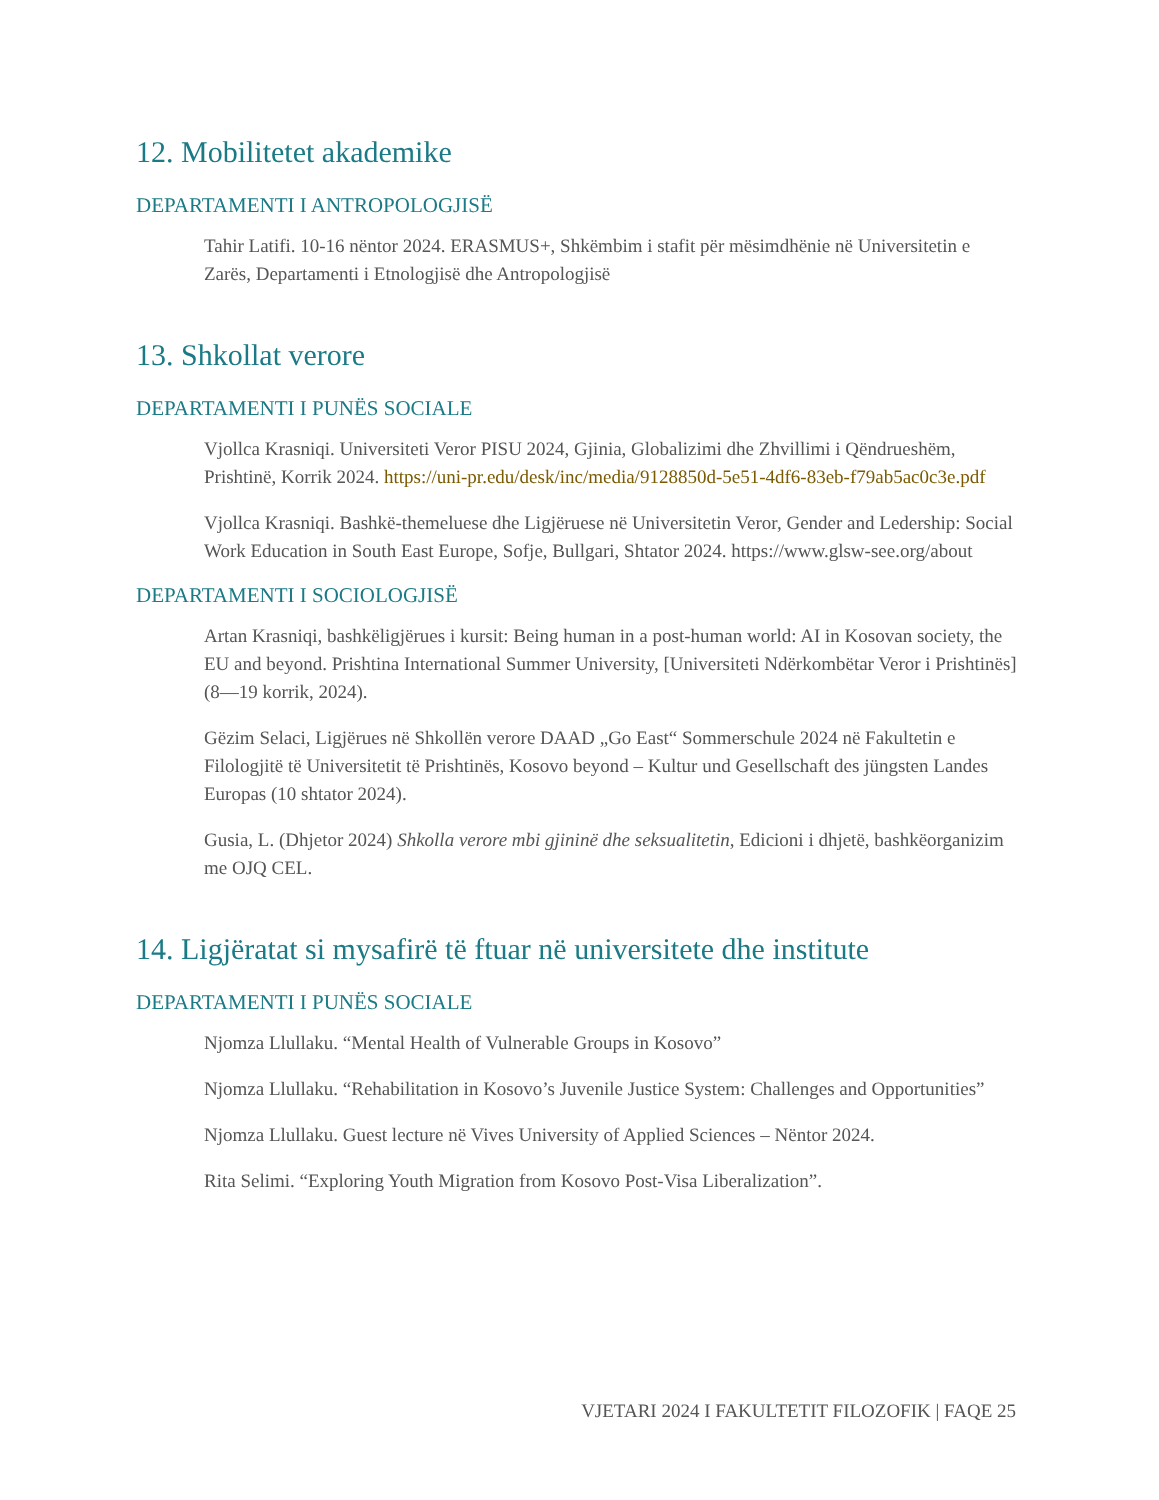12. Mobilitetet akademike
DEPARTAMENTI I ANTROPOLOGJISË
Tahir Latifi. 10-16 nëntor 2024. ERASMUS+, Shkëmbim i stafit për mësimdhënie në Universitetin e Zarës, Departamenti i Etnologjisë dhe Antropologjisë
13. Shkollat verore
DEPARTAMENTI I PUNËS SOCIALE
Vjollca Krasniqi. Universiteti Veror PISU 2024, Gjinia, Globalizimi dhe Zhvillimi i Qëndrueshëm, Prishtinë, Korrik 2024. https://uni-pr.edu/desk/inc/media/9128850d-5e51-4df6-83eb-f79ab5ac0c3e.pdf
Vjollca Krasniqi. Bashkë-themeluese dhe Ligjëruese në Universitetin Veror, Gender and Ledership: Social Work Education in South East Europe, Sofje, Bullgari, Shtator 2024. https://www.glsw-see.org/about
DEPARTAMENTI I SOCIOLOGJISË
Artan Krasniqi, bashkëligjërues i kursit: Being human in a post-human world: AI in Kosovan society, the EU and beyond. Prishtina International Summer University, [Universiteti Ndërkombëtar Veror i Prishtinës] (8—19 korrik, 2024).
Gëzim Selaci, Ligjërues në Shkollën verore DAAD „Go East“ Sommerschule 2024 në Fakultetin e Filologjitë të Universitetit të Prishtinës, Kosovo beyond – Kultur und Gesellschaft des jüngsten Landes Europas (10 shtator 2024).
Gusia, L. (Dhjetor 2024) Shkolla verore mbi gjininë dhe seksualitetin, Edicioni i dhjetë, bashkëorganizim me OJQ CEL.
14. Ligjëratat si mysafirë të ftuar në universitete dhe institute
DEPARTAMENTI I PUNËS SOCIALE
Njomza Llullaku. “Mental Health of Vulnerable Groups in Kosovo”
Njomza Llullaku. “Rehabilitation in Kosovo’s Juvenile Justice System: Challenges and Opportunities”
Njomza Llullaku. Guest lecture në Vives University of Applied Sciences – Nëntor 2024.
Rita Selimi. “Exploring Youth Migration from Kosovo Post-Visa Liberalization”.
VJETARI 2024 I FAKULTETIT FILOZOFIK | FAQE 25